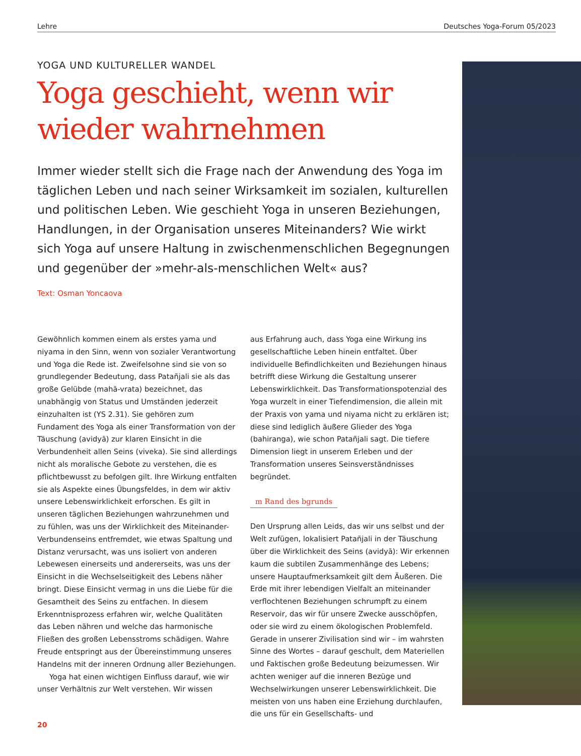Lehre Deutsches Yoga-Forum 05/2023
YOGA UND KULTURELLER WANDEL
Yoga geschieht, wenn wir wieder wahrnehmen
Immer wieder stellt sich die Frage nach der Anwendung des Yoga im täglichen Leben und nach seiner Wirksamkeit im sozialen, kulturellen und politischen Leben. Wie geschieht Yoga in unseren Beziehungen, Handlungen, in der Organisation unseres Miteinanders? Wie wirkt sich Yoga auf unsere Haltung in zwischenmenschlichen Begegnungen und gegenüber der »mehr-als-menschlichen Welt« aus?
Text: Osman Yoncaova
Gewöhnlich kommen einem als erstes yama und niyama in den Sinn, wenn von sozialer Verantwortung und Yoga die Rede ist. Zweifelsohne sind sie von so grundlegender Bedeutung, dass Patañjali sie als das große Gelübde (mahā-vrata) bezeichnet, das unabhängig von Status und Umständen jederzeit einzuhalten ist (YS 2.31). Sie gehören zum Fundament des Yoga als einer Transformation von der Täuschung (avidyā) zur klaren Einsicht in die Verbundenheit allen Seins (viveka). Sie sind allerdings nicht als moralische Gebote zu verstehen, die es pflichtbewusst zu befolgen gilt. Ihre Wirkung entfalten sie als Aspekte eines Übungsfeldes, in dem wir aktiv unsere Lebenswirklichkeit erforschen. Es gilt in unseren täglichen Beziehungen wahrzunehmen und zu fühlen, was uns der Wirklichkeit des Miteinander-Verbundenseins entfremdet, wie etwas Spaltung und Distanz verursacht, was uns isoliert von anderen Lebewesen einerseits und andererseits, was uns der Einsicht in die Wechselseitigkeit des Lebens näher bringt. Diese Einsicht vermag in uns die Liebe für die Gesamtheit des Seins zu entfachen. In diesem Erkenntnisprozess erfahren wir, welche Qualitäten das Leben nähren und welche das harmonische Fließen des großen Lebensstroms schädigen. Wahre Freude entspringt aus der Übereinstimmung unseres Handelns mit der inneren Ordnung aller Beziehungen.
Yoga hat einen wichtigen Einfluss darauf, wie wir unser Verhältnis zur Welt verstehen. Wir wissen
aus Erfahrung auch, dass Yoga eine Wirkung ins gesellschaftliche Leben hinein entfaltet. Über individuelle Befindlichkeiten und Beziehungen hinaus betrifft diese Wirkung die Gestaltung unserer Lebenswirklichkeit. Das Transformationspotenzial des Yoga wurzelt in einer Tiefendimension, die allein mit der Praxis von yama und niyama nicht zu erklären ist; diese sind lediglich äußere Glieder des Yoga (bahiranga), wie schon Patañjali sagt. Die tiefere Dimension liegt in unserem Erleben und der Transformation unseres Seinsverständnisses begründet.
m Rand des bgrunds
Den Ursprung allen Leids, das wir uns selbst und der Welt zufügen, lokalisiert Patañjali in der Täuschung über die Wirklichkeit des Seins (avidyā): Wir erkennen kaum die subtilen Zusammenhänge des Lebens; unsere Hauptaufmerksamkeit gilt dem Äußeren. Die Erde mit ihrer lebendigen Vielfalt an miteinander verflochtenen Beziehungen schrumpft zu einem Reservoir, das wir für unsere Zwecke ausschöpfen, oder sie wird zu einem ökologischen Problemfeld. Gerade in unserer Zivilisation sind wir – im wahrsten Sinne des Wortes – darauf geschult, dem Materiellen und Faktischen große Bedeutung beizumessen. Wir achten weniger auf die inneren Bezüge und Wechselwirkungen unserer Lebenswirklichkeit. Die meisten von uns haben eine Erziehung durchlaufen, die uns für ein Gesellschafts- und
20